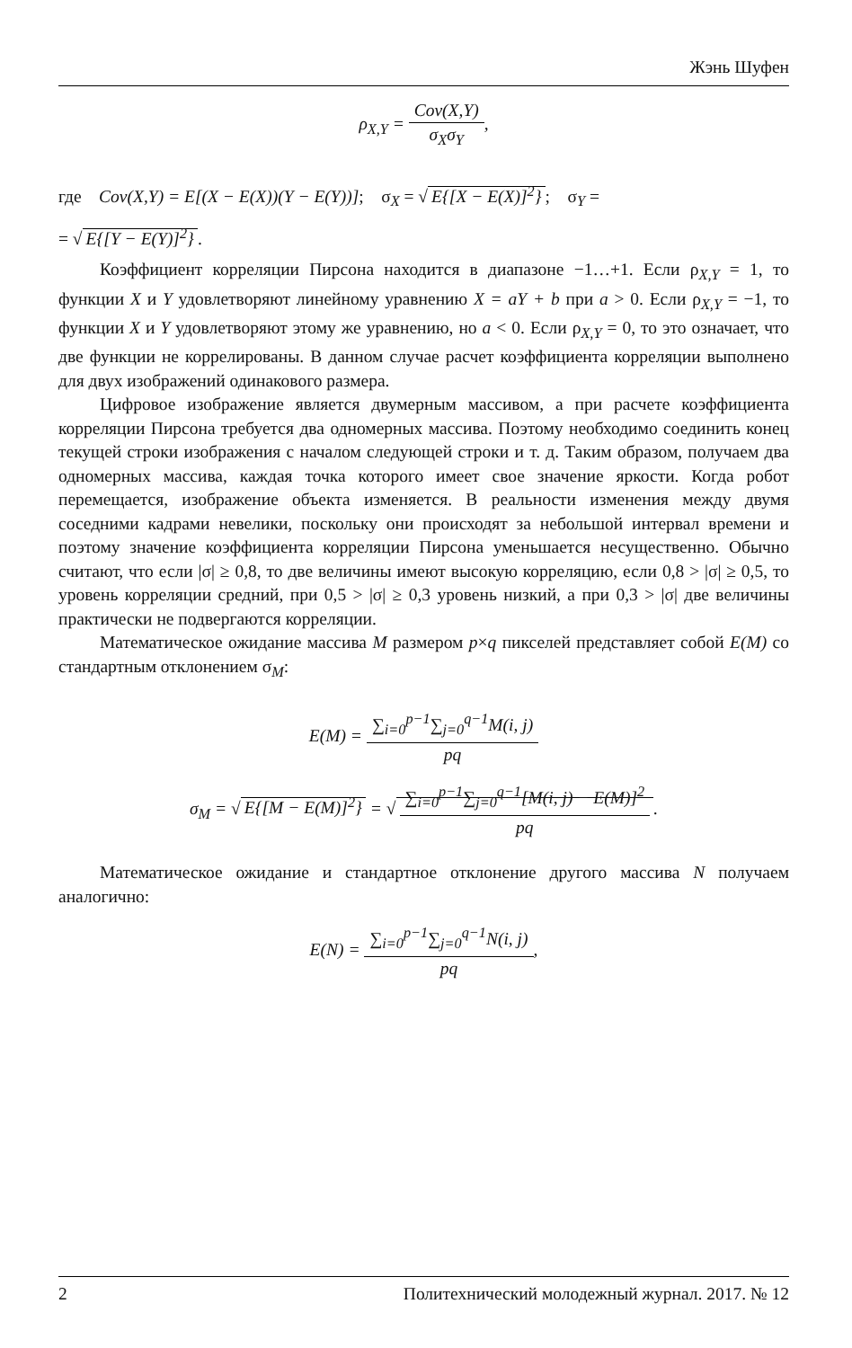Жэнь Шуфен
ρ<sub>X,Y</sub> = Cov(X,Y) σ<sub>X</sub>σ<sub>Y</sub>,
где Cov(X,Y) = E[(X − E(X))(Y − E(Y))]; σ<sub>X</sub> = √ E{[X − E(X)]<sup>2</sup>}; σ<sub>Y</sub> =
= √ E{[Y − E(Y)]<sup>2</sup>}.
Коэффициент корреляции Пирсона находится в диапазоне −1…+1. Если ρ<sub>X,Y</sub> = 1, то функции X и Y удовлетворяют линейному уравнению X = aY + b при a > 0. Если ρ<sub>X,Y</sub> = −1, то функции X и Y удовлетворяют этому же уравнению, но a < 0. Если ρ<sub>X,Y</sub> = 0, то это означает, что две функции не коррелированы. В данном случае расчет коэффициента корреляции выполнено для двух изображений одинакового размера.
Цифровое изображение является двумерным массивом, а при расчете коэффициента корреляции Пирсона требуется два одномерных массива. Поэтому необходимо соединить конец текущей строки изображения с началом следующей строки и т. д. Таким образом, получаем два одномерных массива, каждая точка которого имеет свое значение яркости. Когда робот перемещается, изображение объекта изменяется. В реальности изменения между двумя соседними кадрами невелики, поскольку они происходят за небольшой интервал времени и поэтому значение коэффициента корреляции Пирсона уменьшается несущественно. Обычно считают, что если |σ| ≥ 0,8, то две величины имеют высокую корреляцию, если 0,8 > |σ| ≥ 0,5, то уровень корреляции средний, при 0,5 > |σ| ≥ 0,3 уровень низкий, а при 0,3 > |σ| две величины практически не подвергаются корреляции.
Математическое ожидание массива M размером p×q пикселей представляет собой E(M) со стандартным отклонением σ<sub>M</sub>:
E(M) = ∑<sub>i=0</sub><sup>p−1</sup>∑<sub>j=0</sub><sup>q−1</sup>M(i, j) pq
σ<sub>M</sub> = √ E{[M − E(M)]<sup>2</sup>} = √ ∑<sub>i=0</sub><sup>p−1</sup>∑<sub>j=0</sub><sup>q−1</sup>[M(i, j) − E(M)]<sup>2</sup> pq.
Математическое ожидание и стандартное отклонение другого массива N получаем аналогично:
E(N) = ∑<sub>i=0</sub><sup>p−1</sup>∑<sub>j=0</sub><sup>q−1</sup>N(i, j) pq,
2 Политехнический молодежный журнал. 2017. № 12